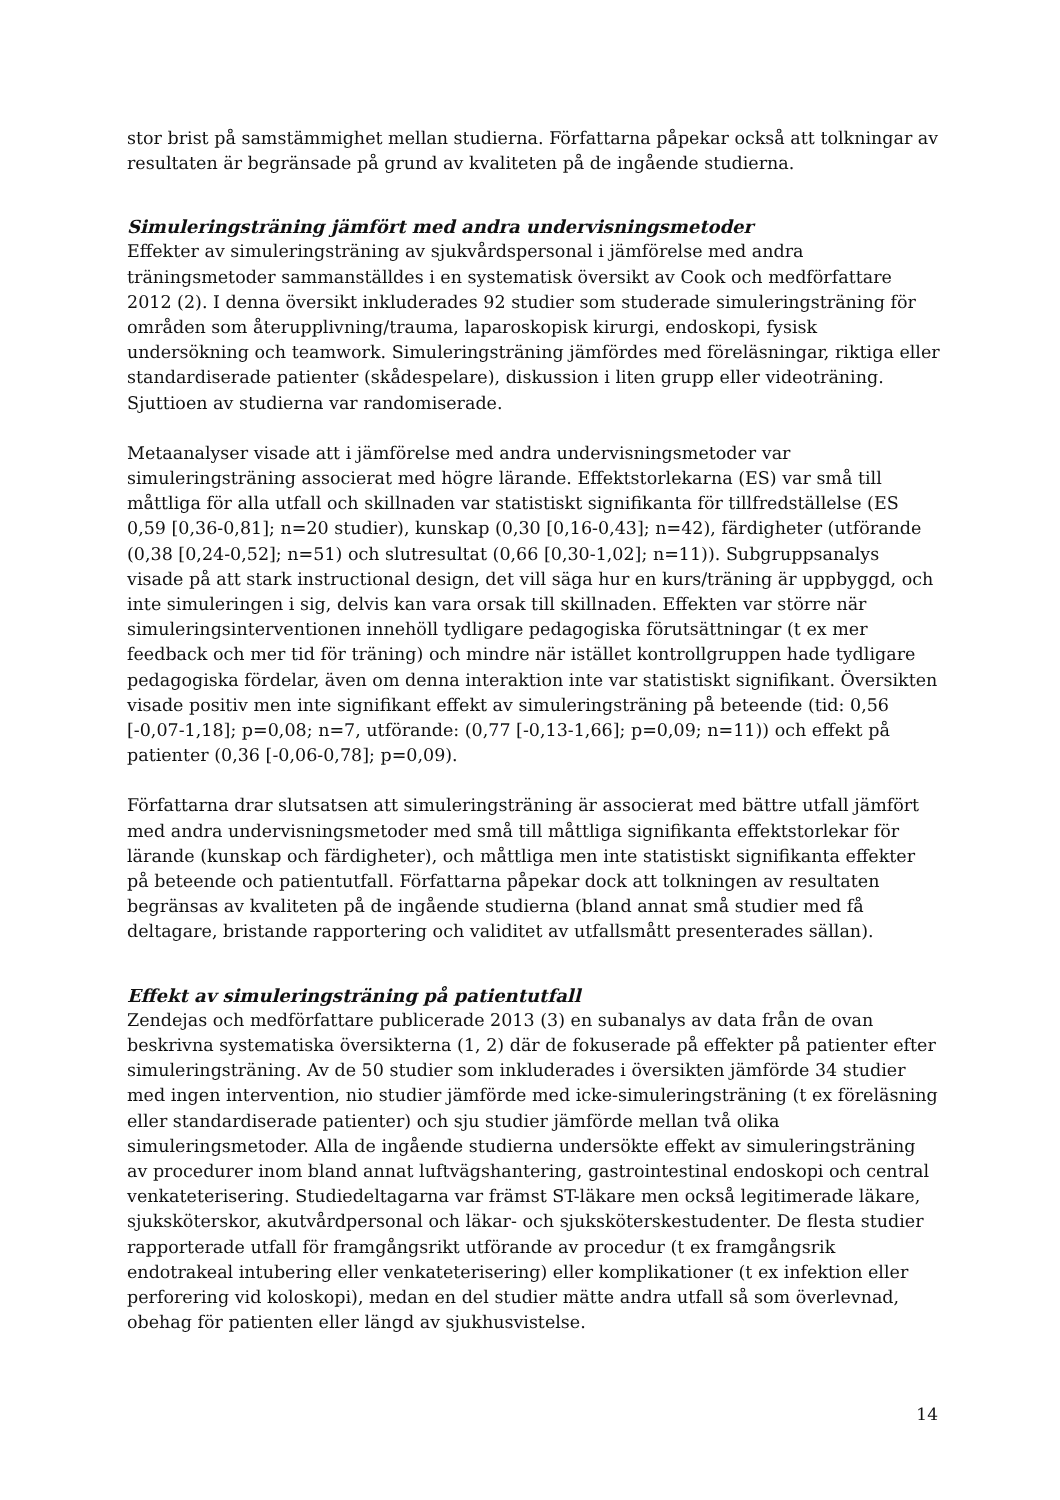stor brist på samstämmighet mellan studierna. Författarna påpekar också att tolkningar av resultaten är begränsade på grund av kvaliteten på de ingående studierna.
Simuleringsträning jämfört med andra undervisningsmetoder
Effekter av simuleringsträning av sjukvårdspersonal i jämförelse med andra träningsmetoder sammanställdes i en systematisk översikt av Cook och medförfattare 2012 (2). I denna översikt inkluderades 92 studier som studerade simuleringsträning för områden som återupplivning/trauma, laparoskopisk kirurgi, endoskopi, fysisk undersökning och teamwork. Simuleringsträning jämfördes med föreläsningar, riktiga eller standardiserade patienter (skådespelare), diskussion i liten grupp eller videoträning. Sjuttioen av studierna var randomiserade.
Metaanalyser visade att i jämförelse med andra undervisningsmetoder var simuleringsträning associerat med högre lärande. Effektstorlekarna (ES) var små till måttliga för alla utfall och skillnaden var statistiskt signifikanta för tillfredställelse (ES 0,59 [0,36-0,81]; n=20 studier), kunskap (0,30 [0,16-0,43]; n=42), färdigheter (utförande (0,38 [0,24-0,52]; n=51) och slutresultat (0,66 [0,30-1,02]; n=11)). Subgruppsanalys visade på att stark instructional design, det vill säga hur en kurs/träning är uppbyggd, och inte simuleringen i sig, delvis kan vara orsak till skillnaden. Effekten var större när simuleringsinterventionen innehöll tydligare pedagogiska förutsättningar (t ex mer feedback och mer tid för träning) och mindre när istället kontrollgruppen hade tydligare pedagogiska fördelar, även om denna interaktion inte var statistiskt signifikant. Översikten visade positiv men inte signifikant effekt av simuleringsträning på beteende (tid: 0,56 [-0,07-1,18]; p=0,08; n=7, utförande: (0,77 [-0,13-1,66]; p=0,09; n=11)) och effekt på patienter (0,36 [-0,06-0,78]; p=0,09).
Författarna drar slutsatsen att simuleringsträning är associerat med bättre utfall jämfört med andra undervisningsmetoder med små till måttliga signifikanta effektstorlekar för lärande (kunskap och färdigheter), och måttliga men inte statistiskt signifikanta effekter på beteende och patientutfall. Författarna påpekar dock att tolkningen av resultaten begränsas av kvaliteten på de ingående studierna (bland annat små studier med få deltagare, bristande rapportering och validitet av utfallsmått presenterades sällan).
Effekt av simuleringsträning på patientutfall
Zendejas och medförfattare publicerade 2013 (3) en subanalys av data från de ovan beskrivna systematiska översikterna (1, 2) där de fokuserade på effekter på patienter efter simuleringsträning. Av de 50 studier som inkluderades i översikten jämförde 34 studier med ingen intervention, nio studier jämförde med icke-simuleringsträning (t ex föreläsning eller standardiserade patienter) och sju studier jämförde mellan två olika simuleringsmetoder. Alla de ingående studierna undersökte effekt av simuleringsträning av procedurer inom bland annat luftvägshantering, gastrointestinal endoskopi och central venkateterisering. Studiedeltagarna var främst ST-läkare men också legitimerade läkare, sjuksköterskor, akutvårdpersonal och läkar- och sjuksköterskestudenter. De flesta studier rapporterade utfall för framgångsrikt utförande av procedur (t ex framgångsrik endotrakeal intubering eller venkateterisering) eller komplikationer (t ex infektion eller perforering vid koloskopi), medan en del studier mätte andra utfall så som överlevnad, obehag för patienten eller längd av sjukhusvistelse.
14